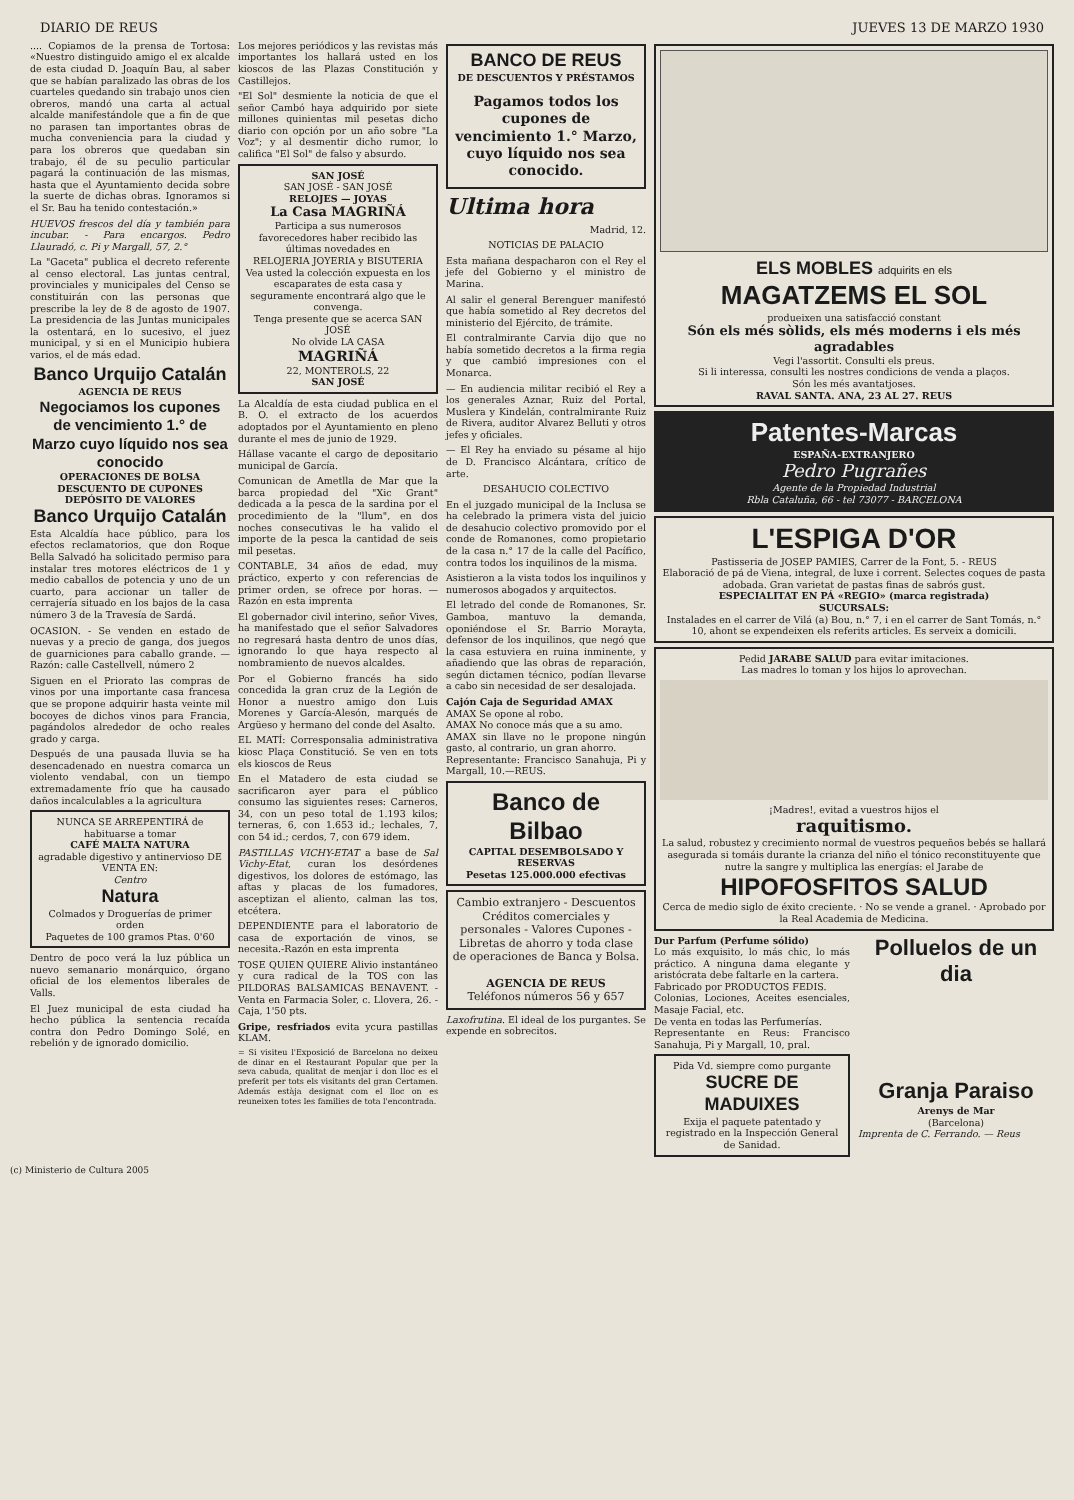DIARIO DE REUS JUEVES 13 DE MARZO 1930
.... Copiamos de la prensa de Tortosa: «Nuestro distinguido amigo el ex alcalde de esta ciudad D. Joaquín Bau, al saber que se habían paralizado las obras de los cuarteles quedando sin trabajo unos cien obreros, mandó una carta al actual alcalde manifestándole que a fin de que no parasen tan importantes obras de mucha conveniencia para la ciudad y para los obreros que quedaban sin trabajo, él de su peculio particular pagará la continuación de las mismas, hasta que el Ayuntamiento decida sobre la suerte de dichas obras. Ignoramos si el Sr. Bau ha tenido contestación.»
HUEVOS frescos del día y también para incubar. - Para encargos. Pedro Llauradó, c. Pi y Margall, 57, 2.°
La "Gaceta" publica el decreto referente al censo electoral. Las juntas central, provinciales y municipales del Censo se constituirán con las personas que prescribe la ley de 8 de agosto de 1907. La presidencia de las Juntas municipales la ostentará, en lo sucesivo, el juez municipal, y si en el Municipio hubiera varios, el de más edad.
Banco Urquijo Catalán
AGENCIA DE REUS
Negociamos los cupones de vencimiento 1.° de Marzo cuyo líquido nos sea conocido
OPERACIONES DE BOLSA
DESCUENTO DE CUPONES
DEPÓSITO DE VALORES
Banco Urquijo Catalán
Esta Alcaldía hace público, para los efectos reclamatorios, que don Roque Bella Salvadó ha solicitado permiso para instalar tres motores eléctricos de 1 y medio caballos de potencia y uno de un cuarto, para accionar un taller de cerrajería situado en los bajos de la casa número 3 de la Travesía de Sardá.
OCASION. - Se venden en estado de nuevas y a precio de ganga, dos juegos de guarniciones para caballo grande. — Razón: calle Castellvell, número 2
Siguen en el Priorato las compras de vinos por una importante casa francesa que se propone adquirir hasta veinte mil bocoyes de dichos vinos para Francia, pagándolos alrededor de ocho reales grado y carga.
Después de una pausada lluvia se ha desencadenado en nuestra comarca un violento vendabal, con un tiempo extremadamente frío que ha causado daños incalculables a la agricultura
NUNCA SE ARREPENTIRÁ de habituarse a tomar
CAFÉ MALTA NATURA
agradable digestivo y antinervioso DE VENTA EN:
Centro
Natura
Colmados y Droguerías de primer orden
Paquetes de 100 gramos Ptas. 0'60
Dentro de poco verá la luz pública un nuevo semanario monárquico, órgano oficial de los elementos liberales de Valls.
El Juez municipal de esta ciudad ha hecho pública la sentencia recaída contra don Pedro Domingo Solé, en rebelión y de ignorado domicilio.
Los mejores periódicos y las revistas más importantes los hallará usted en los kioscos de las Plazas Constitución y Castillejos.
"El Sol" desmiente la noticia de que el señor Cambó haya adquirido por siete millones quinientas mil pesetas dicho diario con opción por un año sobre "La Voz"; y al desmentir dicho rumor, lo califica "El Sol" de falso y absurdo.
SAN JOSÉ
SAN JOSÉ - SAN JOSÉ
RELOJES — JOYAS
La Casa MAGRIÑÁ
Participa a sus numerosos favorecedores haber recibido las últimas novedades en
RELOJERIA JOYERIA y BISUTERIA
Vea usted la colección expuesta en los escaparates de esta casa y seguramente encontrará algo que le convenga.
Tenga presente que se acerca SAN JOSÉ
No olvide LA CASA
MAGRIÑÁ
22, MONTEROLS, 22
SAN JOSÉ
La Alcaldía de esta ciudad publica en el B. O. el extracto de los acuerdos adoptados por el Ayuntamiento en pleno durante el mes de junio de 1929.
Hállase vacante el cargo de depositario municipal de García.
Comunican de Ametlla de Mar que la barca propiedad del "Xic Grant" dedicada a la pesca de la sardina por el procedimiento de la "llum", en dos noches consecutivas le ha valido el importe de la pesca la cantidad de seis mil pesetas.
CONTABLE, 34 años de edad, muy práctico, experto y con referencias de primer orden, se ofrece por horas. — Razón en esta imprenta
El gobernador civil interino, señor Vives, ha manifestado que el señor Salvadores no regresará hasta dentro de unos días, ignorando lo que haya respecto al nombramiento de nuevos alcaldes.
Por el Gobierno francés ha sido concedida la gran cruz de la Legión de Honor a nuestro amigo don Luis Morenes y García-Alesón, marqués de Argüeso y hermano del conde del Asalto.
EL MATÍ: Corresponsalia administrativa kiosc Plaça Constitució. Se ven en tots els kioscos de Reus
En el Matadero de esta ciudad se sacrificaron ayer para el público consumo las siguientes reses: Carneros, 34, con un peso total de 1.193 kilos; terneras, 6, con 1.653 id.; lechales, 7, con 54 id.; cerdos, 7, con 679 idem.
PASTILLAS VICHY-ETAT a base de Sal Vichy-Etat, curan los desórdenes digestivos, los dolores de estómago, las aftas y placas de los fumadores, asceptizan el aliento, calman las tos, etcétera.
DEPENDIENTE para el laboratorio de casa de exportación de vinos, se necesita.-Razón en esta imprenta
TOSE QUIEN QUIERE Alivio instantáneo y cura radical de la TOS con las PILDORAS BALSAMICAS BENAVENT. - Venta en Farmacia Soler, c. Llovera, 26. - Caja, 1'50 pts.
Gripe, resfriados evita ycura pastillas KLAM.
= Si visiteu l'Exposició de Barcelona no deixeu de dinar en el Restaurant Popular que per la seva cabuda, qualitat de menjar i don lloc es el preferit per tots els visitants del gran Certamen. Además estàja designat com el lloc on es reuneixen totes les families de tota l'encontrada.
BANCO DE REUS
DE DESCUENTOS Y PRÉSTAMOS
Pagamos todos los cupones de vencimiento 1.° Marzo, cuyo líquido nos sea conocido.
Ultima hora
Madrid, 12.
NOTICIAS DE PALACIO
Esta mañana despacharon con el Rey el jefe del Gobierno y el ministro de Marina.
Al salir el general Berenguer manifestó que había sometido al Rey decretos del ministerio del Ejército, de trámite.
El contralmirante Carvia dijo que no había sometido decretos a la firma regia y que cambió impresiones con el Monarca.
— En audiencia militar recibió el Rey a los generales Aznar, Ruiz del Portal, Muslera y Kindelán, contralmirante Ruiz de Rivera, auditor Alvarez Belluti y otros jefes y oficiales.
— El Rey ha enviado su pésame al hijo de D. Francisco Alcántara, crítico de arte.
DESAHUCIO COLECTIVO
En el juzgado municipal de la Inclusa se ha celebrado la primera vista del juicio de desahucio colectivo promovido por el conde de Romanones, como propietario de la casa n.° 17 de la calle del Pacífico, contra todos los inquilinos de la misma.
Asistieron a la vista todos los inquilinos y numerosos abogados y arquitectos.
El letrado del conde de Romanones, Sr. Gamboa, mantuvo la demanda, oponiéndose el Sr. Barrio Morayta, defensor de los inquilinos, que negó que la casa estuviera en ruina inminente, y añadiendo que las obras de reparación, según dictamen técnico, podían llevarse a cabo sin necesidad de ser desalojada.
Cajón Caja de Seguridad AMAX
AMAX Se opone al robo.
AMAX No conoce más que a su amo.
AMAX sin llave no le propone ningún gasto, al contrario, un gran ahorro.
Representante: Francisco Sanahuja, Pi y Margall, 10.—REUS.
Banco de Bilbao
CAPITAL DESEMBOLSADO Y RESERVAS
Pesetas 125.000.000 efectivas
Cambio extranjero - Descuentos Créditos comerciales y personales - Valores Cupones - Libretas de ahorro y toda clase de operaciones de Banca y Bolsa.
AGENCIA DE REUS
Teléfonos números 56 y 657
Laxofrutina. El ideal de los purgantes. Se expende en sobrecitos.
ELS MOBLES adquirits en els
MAGATZEMS EL SOL
produeixen una satisfacció constant
Són els més sòlids, els més moderns i els més agradables
Vegi l'assortit. Consulti els preus.
Si li interessa, consulti les nostres condicions de venda a plaços.
Són les més avantatjoses.
RAVAL SANTA. ANA, 23 AL 27. REUS
Patentes-Marcas
ESPAÑA-EXTRANJERO
Pedro Pugrañes
Agente de la Propiedad Industrial
Rbla Cataluña, 66 - tel 73077 - BARCELONA
L'ESPIGA D'OR
Pastisseria de JOSEP PAMIES, Carrer de la Font, 5. - REUS
Elaboració de pá de Viena, integral, de luxe i corrent. Selectes coques de pasta adobada. Gran varietat de pastas finas de sabrós gust.
ESPECIALITAT EN PÁ «REGIO» (marca registrada)
SUCURSALS:
Instalades en el carrer de Vilá (a) Bou, n.° 7, i en el carrer de Sant Tomás, n.° 10, ahont se expendeixen els referits articles. Es serveix a domicili.
Pedid JARABE SALUD para evitar imitaciones.
Las madres lo toman y los hijos lo aprovechan.
¡Madres!, evitad a vuestros hijos el
raquitismo.
La salud, robustez y crecimiento normal de vuestros pequeños bebés se hallará asegurada si tomáis durante la crianza del niño el tónico reconstituyente que nutre la sangre y multiplica las energías: el Jarabe de
HIPOFOSFITOS SALUD
Cerca de medio siglo de éxito creciente. · No se vende a granel. · Aprobado por la Real Academia de Medicina.
Dur Parfum (Perfume sólido)
Lo más exquisito, lo más chic, lo más práctico. A ninguna dama elegante y aristócrata debe faltarle en la cartera.
Fabricado por PRODUCTOS FEDIS.
Colonias, Lociones, Aceites esenciales, Masaje Facial, etc.
De venta en todas las Perfumerías.
Representante en Reus: Francisco Sanahuja, Pi y Margall, 10, pral.
Pida Vd. siempre como purgante
SUCRE DE MADUIXES
Exija el paquete patentado y registrado en la Inspección General de Sanidad.
Polluelos de un dia
Granja Paraiso
Arenys de Mar
(Barcelona)
Imprenta de C. Ferrando. — Reus
(c) Ministerio de Cultura 2005